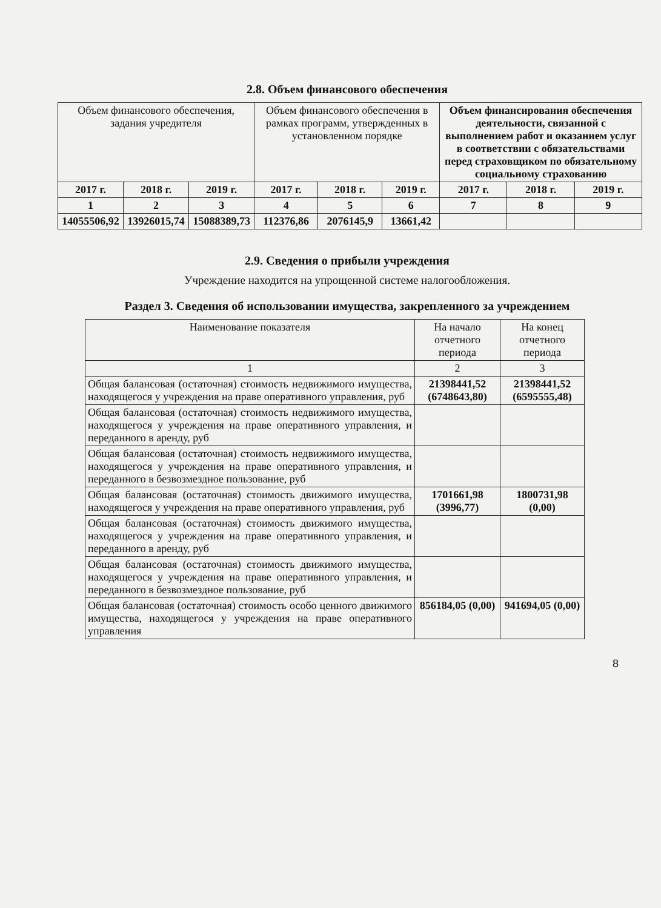2.8. Объем финансового обеспечения
| Объем финансового обеспечения, задания учредителя | | | Объем финансового обеспечения в рамках программ, утвержденных в установленном порядке | | | Объем финансирования обеспечения деятельности, связанной с выполнением работ и оказанием услуг в соответствии с обязательствами перед страховщиком по обязательному социальному страхованию | | |
| --- | --- | --- | --- | --- | --- | --- | --- | --- |
| 2017 г. | 2018 г. | 2019 г. | 2017 г. | 2018 г. | 2019 г. | 2017 г. | 2018 г. | 2019 г. |
| 1 | 2 | 3 | 4 | 5 | 6 | 7 | 8 | 9 |
| 14055506,92 | 13926015,74 | 15088389,73 | 112376,86 | 2076145,9 | 13661,42 | | | |
2.9. Сведения о прибыли учреждения
Учреждение находится на упрощенной системе налогообложения.
Раздел 3. Сведения об использовании имущества, закрепленного за учреждением
| Наименование показателя | На начало отчетного периода | На конец отчетного периода |
| 1 | 2 | 3 |
| Общая балансовая (остаточная) стоимость недвижимого имущества, находящегося у учреждения на праве оперативного управления, руб | 21398441,52 (6748643,80) | 21398441,52 (6595555,48) |
| Общая балансовая (остаточная) стоимость недвижимого имущества, находящегося у учреждения на праве оперативного управления, и переданного в аренду, руб | | |
| Общая балансовая (остаточная) стоимость недвижимого имущества, находящегося у учреждения на праве оперативного управления, и переданного в безвозмездное пользование, руб | | |
| Общая балансовая (остаточная) стоимость движимого имущества, находящегося у учреждения на праве оперативного управления, руб | 1701661,98 (3996,77) | 1800731,98 (0,00) |
| Общая балансовая (остаточная) стоимость движимого имущества, находящегося у учреждения на праве оперативного управления, и переданного в аренду, руб | | |
| Общая балансовая (остаточная) стоимость движимого имущества, находящегося у учреждения на праве оперативного управления, и переданного в безвозмездное пользование, руб | | |
| Общая балансовая (остаточная) стоимость особо ценного движимого имущества, находящегося у учреждения на праве оперативного управления | 856184,05 (0,00) | 941694,05 (0,00) |
8